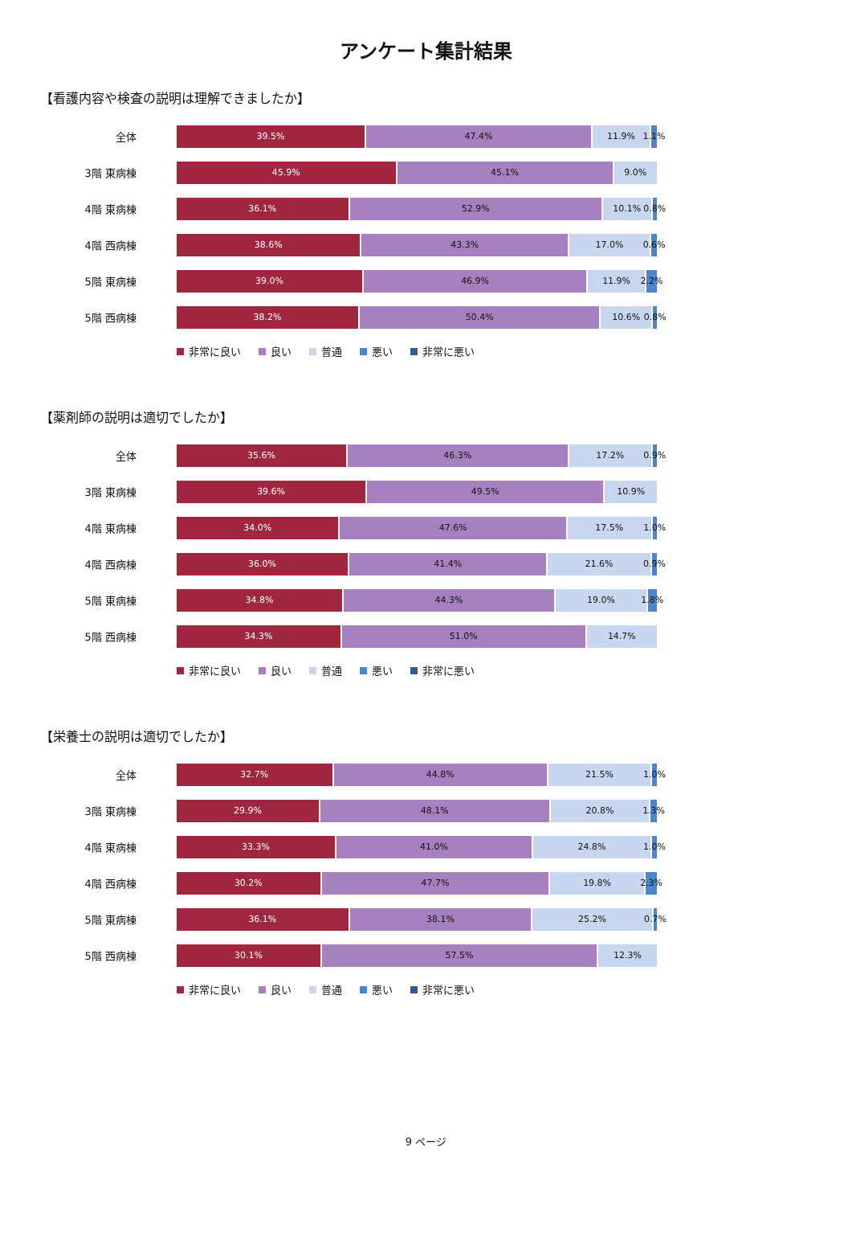アンケート集計結果
【看護内容や検査の説明は理解できましたか】
全体
39.5% 47.4% 11.9% 1.1%
3階 東病棟
45.9% 45.1% 9.0%
4階 東病棟
36.1% 52.9% 10.1% 0.8%
4階 西病棟
38.6% 43.3% 17.0% 0.6%
5階 東病棟
39.0% 46.9% 11.9% 2.2%
5階 西病棟
38.2% 50.4% 10.6% 0.8%
非常に良い 良い 普通 悪い 非常に悪い
【薬剤師の説明は適切でしたか】
全体
35.6% 46.3% 17.2% 0.9%
3階 東病棟
39.6% 49.5% 10.9%
4階 東病棟
34.0% 47.6% 17.5% 1.0%
4階 西病棟
36.0% 41.4% 21.6% 0.9%
5階 東病棟
34.8% 44.3% 19.0% 1.8%
5階 西病棟
34.3% 51.0% 14.7%
非常に良い 良い 普通 悪い 非常に悪い
【栄養士の説明は適切でしたか】
全体
32.7% 44.8% 21.5% 1.0%
3階 東病棟
29.9% 48.1% 20.8% 1.3%
4階 東病棟
33.3% 41.0% 24.8% 1.0%
4階 西病棟
30.2% 47.7% 19.8% 2.3%
5階 東病棟
36.1% 38.1% 25.2% 0.7%
5階 西病棟
30.1% 57.5% 12.3%
非常に良い 良い 普通 悪い 非常に悪い
9 ページ